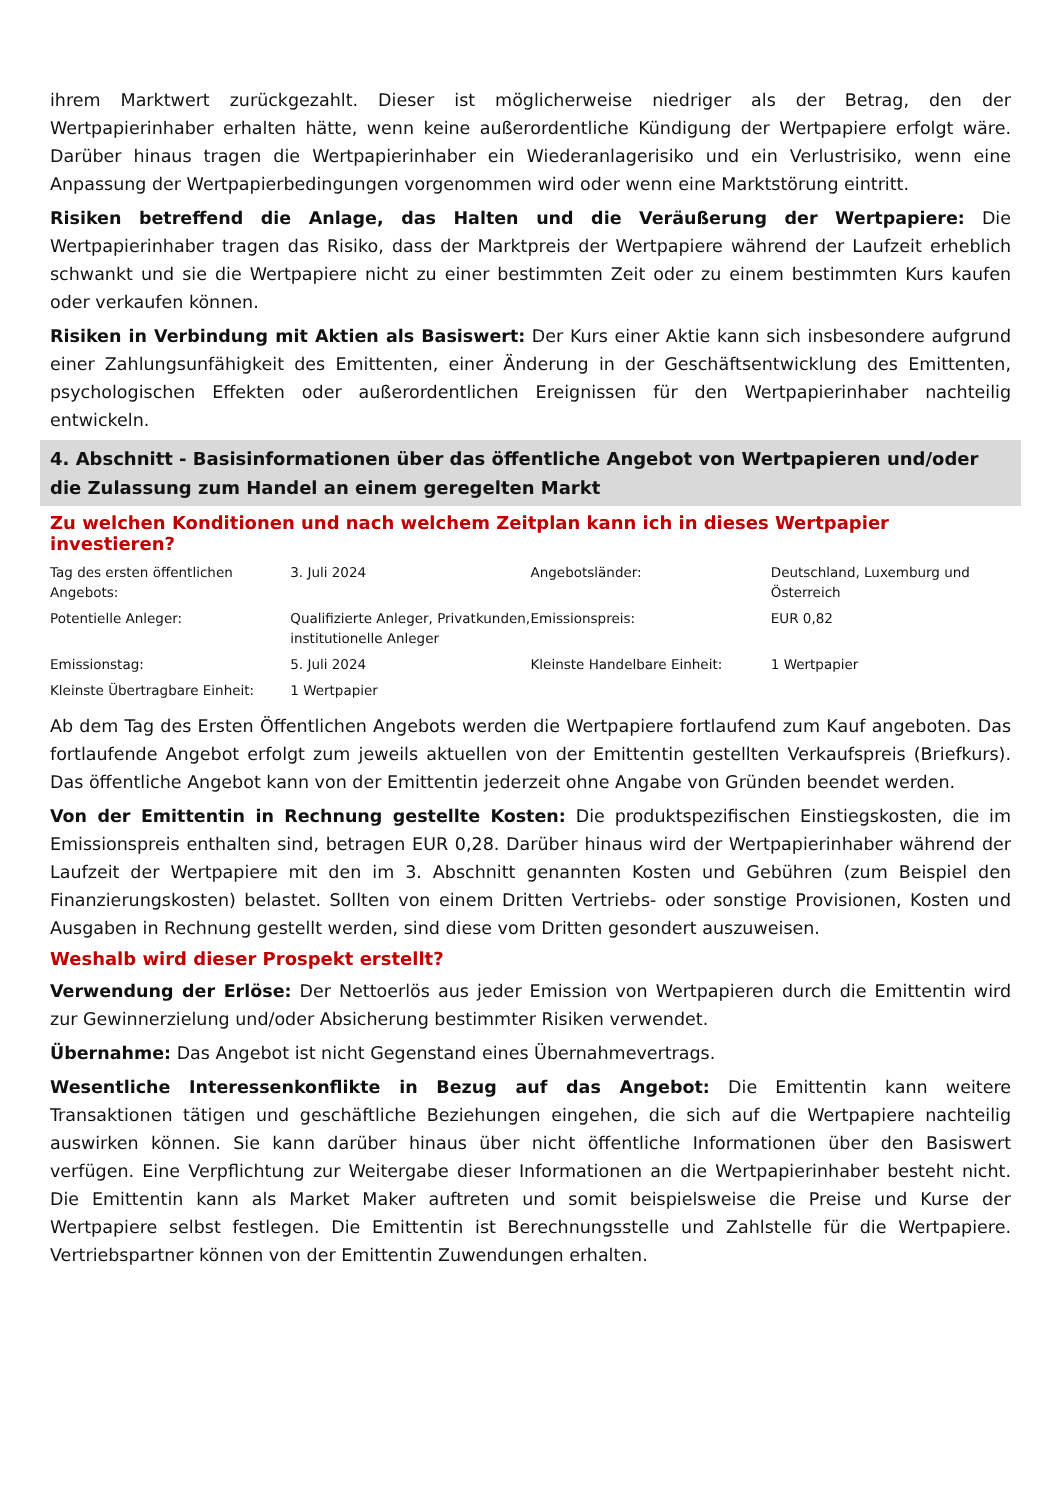ihrem Marktwert zurückgezahlt. Dieser ist möglicherweise niedriger als der Betrag, den der Wertpapierinhaber erhalten hätte, wenn keine außerordentliche Kündigung der Wertpapiere erfolgt wäre. Darüber hinaus tragen die Wertpapierinhaber ein Wiederanlagerisiko und ein Verlustrisiko, wenn eine Anpassung der Wertpapierbedingungen vorgenommen wird oder wenn eine Marktstörung eintritt.
Risiken betreffend die Anlage, das Halten und die Veräußerung der Wertpapiere: Die Wertpapierinhaber tragen das Risiko, dass der Marktpreis der Wertpapiere während der Laufzeit erheblich schwankt und sie die Wertpapiere nicht zu einer bestimmten Zeit oder zu einem bestimmten Kurs kaufen oder verkaufen können.
Risiken in Verbindung mit Aktien als Basiswert: Der Kurs einer Aktie kann sich insbesondere aufgrund einer Zahlungsunfähigkeit des Emittenten, einer Änderung in der Geschäftsentwicklung des Emittenten, psychologischen Effekten oder außerordentlichen Ereignissen für den Wertpapierinhaber nachteilig entwickeln.
4. Abschnitt - Basisinformationen über das öffentliche Angebot von Wertpapieren und/oder die Zulassung zum Handel an einem geregelten Markt
Zu welchen Konditionen und nach welchem Zeitplan kann ich in dieses Wertpapier investieren?
| Tag des ersten öffentlichen Angebots: | 3. Juli 2024 | Angebotsländer: | Deutschland, Luxemburg und Österreich |
| Potentielle Anleger: | Qualifizierte Anleger, Privatkunden, institutionelle Anleger | Emissionspreis: | EUR 0,82 |
| Emissionstag: | 5. Juli 2024 | Kleinste Handelbare Einheit: | 1 Wertpapier |
| Kleinste Übertragbare Einheit: | 1 Wertpapier | | |
Ab dem Tag des Ersten Öffentlichen Angebots werden die Wertpapiere fortlaufend zum Kauf angeboten. Das fortlaufende Angebot erfolgt zum jeweils aktuellen von der Emittentin gestellten Verkaufspreis (Briefkurs). Das öffentliche Angebot kann von der Emittentin jederzeit ohne Angabe von Gründen beendet werden.
Von der Emittentin in Rechnung gestellte Kosten: Die produktspezifischen Einstiegskosten, die im Emissionspreis enthalten sind, betragen EUR 0,28. Darüber hinaus wird der Wertpapierinhaber während der Laufzeit der Wertpapiere mit den im 3. Abschnitt genannten Kosten und Gebühren (zum Beispiel den Finanzierungskosten) belastet. Sollten von einem Dritten Vertriebs- oder sonstige Provisionen, Kosten und Ausgaben in Rechnung gestellt werden, sind diese vom Dritten gesondert auszuweisen.
Weshalb wird dieser Prospekt erstellt?
Verwendung der Erlöse: Der Nettoerlös aus jeder Emission von Wertpapieren durch die Emittentin wird zur Gewinnerzielung und/oder Absicherung bestimmter Risiken verwendet.
Übernahme: Das Angebot ist nicht Gegenstand eines Übernahmevertrags.
Wesentliche Interessenkonflikte in Bezug auf das Angebot: Die Emittentin kann weitere Transaktionen tätigen und geschäftliche Beziehungen eingehen, die sich auf die Wertpapiere nachteilig auswirken können. Sie kann darüber hinaus über nicht öffentliche Informationen über den Basiswert verfügen. Eine Verpflichtung zur Weitergabe dieser Informationen an die Wertpapierinhaber besteht nicht. Die Emittentin kann als Market Maker auftreten und somit beispielsweise die Preise und Kurse der Wertpapiere selbst festlegen. Die Emittentin ist Berechnungsstelle und Zahlstelle für die Wertpapiere. Vertriebspartner können von der Emittentin Zuwendungen erhalten.